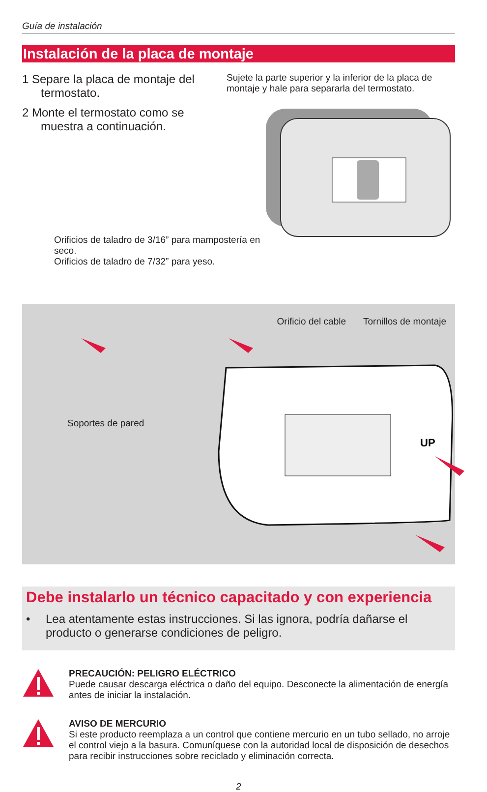Guía de instalación
Instalación de la placa de montaje
1 Separe la placa de montaje del termostato.
2 Monte el termostato como se muestra a continuación.
Sujete la parte superior y la inferior de la placa de montaje y hale para separarla del termostato.
Orificios de taladro de 3/16” para mampostería en seco.
Orificios de taladro de 7/32” para yeso.
Orificio del cable Tornillos de montaje
Soportes de pared
UP
Debe instalarlo un técnico capacitado y con experiencia
• Lea atentamente estas instrucciones. Si las ignora, podría dañarse el producto o generarse condiciones de peligro.
PRECAUCIÓN: PELIGRO ELÉCTRICO
Puede causar descarga eléctrica o daño del equipo. Desconecte la alimentación de energía antes de iniciar la instalación.
AVISO DE MERCURIO
Si este producto reemplaza a un control que contiene mercurio en un tubo sellado, no arroje el control viejo a la basura. Comuníquese con la autoridad local de disposición de desechos para recibir instrucciones sobre reciclado y eliminación correcta.
2